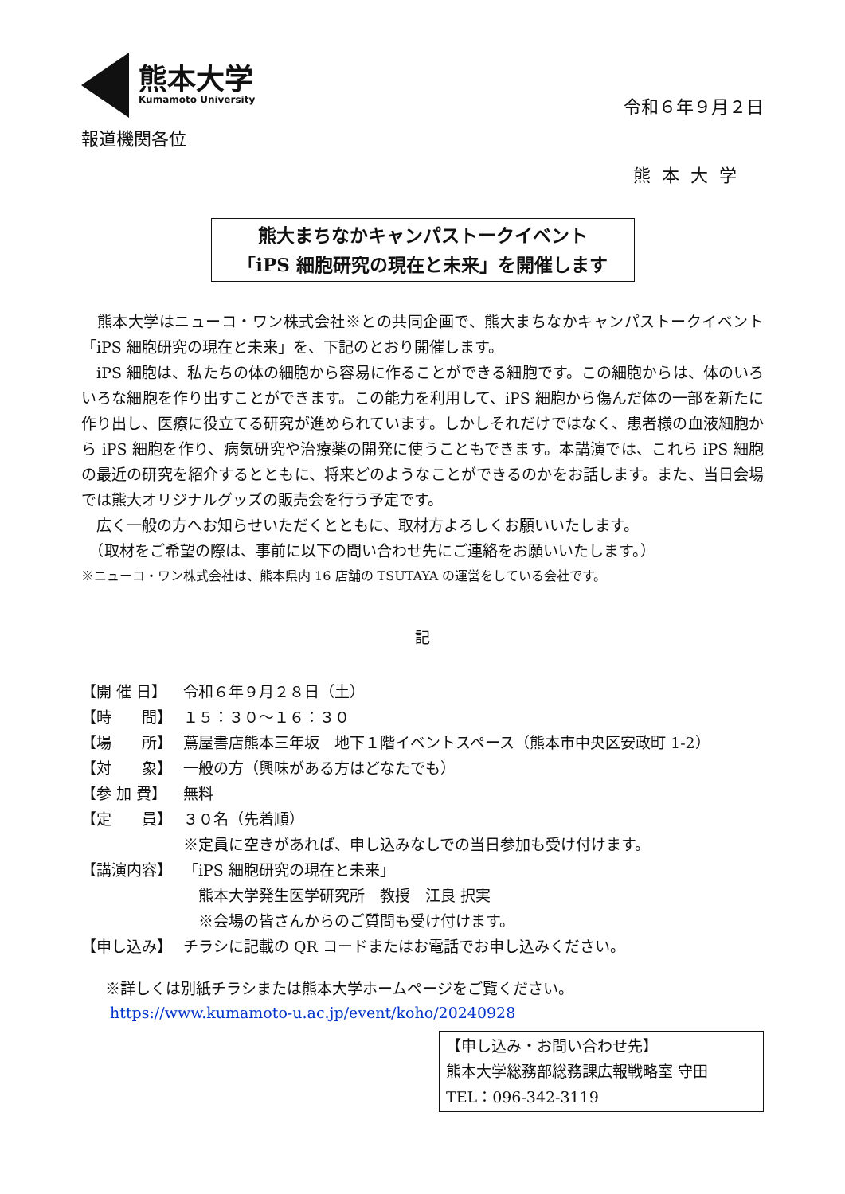熊本大学
Kumamoto University
令和６年９月２日
報道機関各位
熊本大学
熊大まちなかキャンパストークイベント
「iPS 細胞研究の現在と未来」を開催します
　熊本大学はニューコ・ワン株式会社※との共同企画で、熊大まちなかキャンパストークイベント「iPS 細胞研究の現在と未来」を、下記のとおり開催します。
　iPS 細胞は、私たちの体の細胞から容易に作ることができる細胞です。この細胞からは、体のいろいろな細胞を作り出すことができます。この能力を利用して、iPS 細胞から傷んだ体の一部を新たに作り出し、医療に役立てる研究が進められています。しかしそれだけではなく、患者様の血液細胞から iPS 細胞を作り、病気研究や治療薬の開発に使うこともできます。本講演では、これら iPS 細胞の最近の研究を紹介するとともに、将来どのようなことができるのかをお話します。また、当日会場では熊大オリジナルグッズの販売会を行う予定です。
　広く一般の方へお知らせいただくとともに、取材方よろしくお願いいたします。
　（取材をご希望の際は、事前に以下の問い合わせ先にご連絡をお願いいたします。）
※ニューコ・ワン株式会社は、熊本県内 16 店舗の TSUTAYA の運営をしている会社です。
記
【開 催 日】 令和６年９月２８日（土）
【時　　間】 １５：３０〜１６：３０
【場　　所】 蔦屋書店熊本三年坂　地下１階イベントスペース（熊本市中央区安政町 1-2）
【対　　象】 一般の方（興味がある方はどなたでも）
【参 加 費】 無料
【定　　員】 ３０名（先着順）
※定員に空きがあれば、申し込みなしでの当日参加も受け付けます。
【講演内容】 「iPS 細胞研究の現在と未来」
　熊本大学発生医学研究所　教授　江良 択実
　※会場の皆さんからのご質問も受け付けます。
【申し込み】 チラシに記載の QR コードまたはお電話でお申し込みください。
※詳しくは別紙チラシまたは熊本大学ホームページをご覧ください。
https://www.kumamoto-u.ac.jp/event/koho/20240928
【申し込み・お問い合わせ先】
熊本大学総務部総務課広報戦略室 守田
TEL：096-342-3119